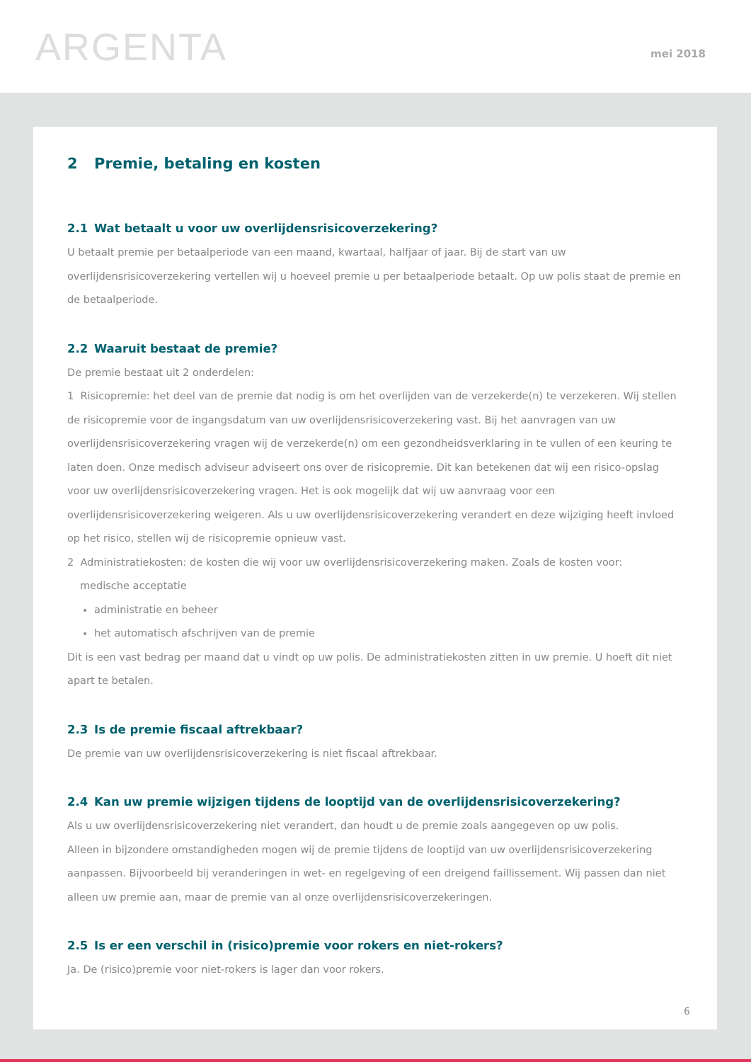ARGENTA
mei 2018
2 Premie, betaling en kosten
2.1 Wat betaalt u voor uw overlijdensrisicoverzekering?
U betaalt premie per betaalperiode van een maand, kwartaal, halfjaar of jaar. Bij de start van uw overlijdensrisicoverzekering vertellen wij u hoeveel premie u per betaalperiode betaalt. Op uw polis staat de premie en de betaalperiode.
2.2 Waaruit bestaat de premie?
De premie bestaat uit 2 onderdelen:
1 Risicopremie: het deel van de premie dat nodig is om het overlijden van de verzekerde(n) te verzekeren. Wij stellen de risicopremie voor de ingangsdatum van uw overlijdensrisicoverzekering vast. Bij het aanvragen van uw overlijdensrisicoverzekering vragen wij de verzekerde(n) om een gezondheidsverklaring in te vullen of een keuring te laten doen. Onze medisch adviseur adviseert ons over de risicopremie. Dit kan betekenen dat wij een risico-opslag voor uw overlijdensrisicoverzekering vragen. Het is ook mogelijk dat wij uw aanvraag voor een overlijdensrisicoverzekering weigeren. Als u uw overlijdensrisicoverzekering verandert en deze wijziging heeft invloed op het risico, stellen wij de risicopremie opnieuw vast.
2 Administratiekosten: de kosten die wij voor uw overlijdensrisicoverzekering maken. Zoals de kosten voor:
medische acceptatie
administratie en beheer
het automatisch afschrijven van de premie
Dit is een vast bedrag per maand dat u vindt op uw polis. De administratiekosten zitten in uw premie. U hoeft dit niet apart te betalen.
2.3 Is de premie fiscaal aftrekbaar?
De premie van uw overlijdensrisicoverzekering is niet fiscaal aftrekbaar.
2.4 Kan uw premie wijzigen tijdens de looptijd van de overlijdensrisicoverzekering?
Als u uw overlijdensrisicoverzekering niet verandert, dan houdt u de premie zoals aangegeven op uw polis.
Alleen in bijzondere omstandigheden mogen wij de premie tijdens de looptijd van uw overlijdensrisicoverzekering aanpassen. Bijvoorbeeld bij veranderingen in wet- en regelgeving of een dreigend faillissement. Wij passen dan niet alleen uw premie aan, maar de premie van al onze overlijdensrisicoverzekeringen.
2.5 Is er een verschil in (risico)premie voor rokers en niet-rokers?
Ja. De (risico)premie voor niet-rokers is lager dan voor rokers.
6